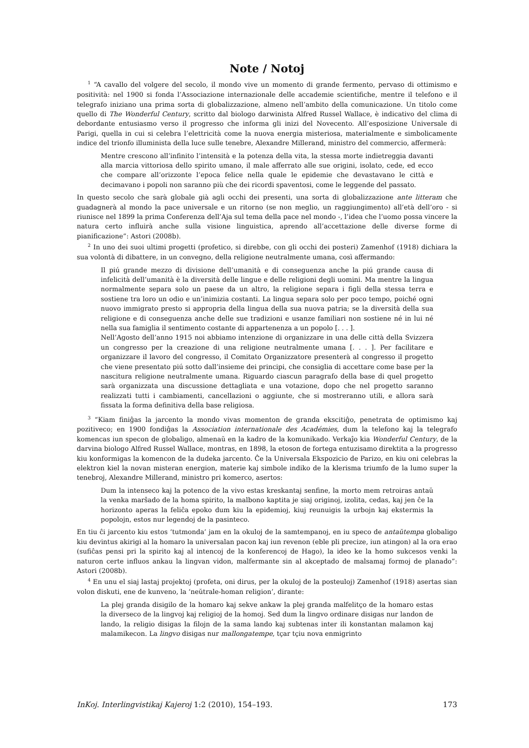Note / Notoj
<sup>1</sup> “A cavallo del volgere del secolo, il mondo vive un momento di grande fermento, pervaso di ottimismo e positività: nel 1900 si fonda l’Associazione internazionale delle accademie scientifiche, mentre il telefono e il telegrafo iniziano una prima sorta di globalizzazione, almeno nell’ambito della comunicazione. Un titolo come quello di The Wonderful Century, scritto dal biologo darwinista Alfred Russel Wallace, è indicativo del clima di debordante entusiasmo verso il progresso che informa gli inizi del Novecento. All’esposizione Universale di Parigi, quella in cui si celebra l’elettricità come la nuova energia misteriosa, materialmente e simbolicamente indice del trionfo illuminista della luce sulle tenebre, Alexandre Millerand, ministro del commercio, affermerà:
Mentre crescono all’infinito l’intensità e la potenza della vita, la stessa morte indietreggia davanti alla marcia vittoriosa dello spirito umano, il male afferrato alle sue origini, isolato, cede, ed ecco che compare all’orizzonte l’epoca felice nella quale le epidemie che devastavano le città e decimavano i popoli non saranno più che dei ricordi spaventosi, come le leggende del passato.
In questo secolo che sarà globale già agli occhi dei presenti, una sorta di globalizzazione ante litteram che guadagnerà al mondo la pace universale e un ritorno (se non meglio, un raggiungimento) all’età dell’oro - si riunisce nel 1899 la prima Conferenza dell’Aja sul tema della pace nel mondo -, l’idea che l’uomo possa vincere la natura certo influirà anche sulla visione linguistica, aprendo all’accettazione delle diverse forme di pianificazione”: Astori (2008b).
<sup>2</sup> In uno dei suoi ultimi progetti (profetico, si direbbe, con gli occhi dei posteri) Zamenhof (1918) dichiara la sua volontà di dibattere, in un convegno, della religione neutralmente umana, così affermando:
Il piú grande mezzo di divisione dell’umanità e di conseguenza anche la piú grande causa di infelicità dell’umanità è la diversità delle lingue e delle religioni degli uomini. Ma mentre la lingua normalmente separa solo un paese da un altro, la religione separa i figli della stessa terra e sostiene tra loro un odio e un’inimizia costanti. La lingua separa solo per poco tempo, poiché ogni nuovo immigrato presto si appropria della lingua della sua nuova patria; se la diversità della sua religione e di conseguenza anche delle sue tradizioni e usanze familiari non sostiene né in lui né nella sua famiglia il sentimento costante di appartenenza a un popolo [. . . ].
Nell’Agosto dell’anno 1915 noi abbiamo intenzione di organizzare in una delle città della Svizzera un congresso per la creazione di una religione neutralmente umana [. . . ]. Per facilitare e organizzare il lavoro del congresso, il Comitato Organizzatore presenterà al congresso il progetto che viene presentato piú sotto dall’insieme dei principi, che consiglia di accettare come base per la nascitura religione neutralmente umana. Riguardo ciascun paragrafo della base di quel progetto sarà organizzata una discussione dettagliata e una votazione, dopo che nel progetto saranno realizzati tutti i cambiamenti, cancellazioni o aggiunte, che si mostreranno utili, e allora sarà fissata la forma definitiva della base religiosa.
<sup>3</sup> “Kiam finiĝas la jarcento la mondo vivas momenton de granda ekscitiĝo, penetrata de optimismo kaj pozitiveco; en 1900 fondiĝas la Association internationale des Académies, dum la telefono kaj la telegrafo komencas iun specon de globaligo, almenaŭ en la kadro de la komunikado. Verkaĵo kia Wonderful Century, de la darvina biologo Alfred Russel Wallace, montras, en 1898, la etoson de fortega entuzisamo direktita a la progresso kiu konformigas la komencon de la dudeka jarcento. Ĉe la Universala Ekspozicio de Parizo, en kiu oni celebras la elektron kiel la novan misteran energion, materie kaj simbole indiko de la klerisma triumfo de la lumo super la tenebroj, Alexandre Millerand, ministro pri komerco, asertos:
Dum la intenseco kaj la potenco de la vivo estas kreskantaj senfine, la morto mem retroiras antaŭ la venka marŝado de la homa spirito, la malbono kaptita je siaj originoj, izolita, cedas, kaj jen ĉe la horizonto aperas la feliĉa epoko dum kiu la epidemioj, kiuj reunuigis la urbojn kaj ekstermis la popolojn, estos nur legendoj de la pasinteco.
En tiu ĉi jarcento kiu estos ‘tutmonda’ jam en la okuloj de la samtempanoj, en iu speco de antaŭtempa globaligo kiu devintus akirigi al la homaro la universalan pacon kaj iun revenon (eble pli precize, iun atingon) al la ora erao (sufiĉas pensi pri la spirito kaj al intencoj de la konferencoj de Hago), la ideo ke la homo sukcesos venki la naturon certe influos ankau la lingvan vidon, malfermante sin al akceptado de malsamaj formoj de planado”: Astori (2008b).
<sup>4</sup> En unu el siaj lastaj projektoj (profeta, oni dirus, per la okuloj de la posteuloj) Zamenhof (1918) asertas sian volon diskuti, ene de kunveno, la ‘neŭtrale-homan religion’, dirante:
La plej granda disigilo de la homaro kaj sekve ankaw la plej granda malfelitço de la homaro estas la diverseco de la lingvoj kaj religioj de la homoj. Sed dum la lingvo ordinare disigas nur landon de lando, la religio disigas la filojn de la sama lando kaj subtenas inter ili konstantan malamon kaj malamikecon. La lingvo disigas nur mallongatempe, tçar tçiu nova enmigrinto
InKoj. Interlingvistikaj Kajeroj 1:2 (2010), 154–193. 173